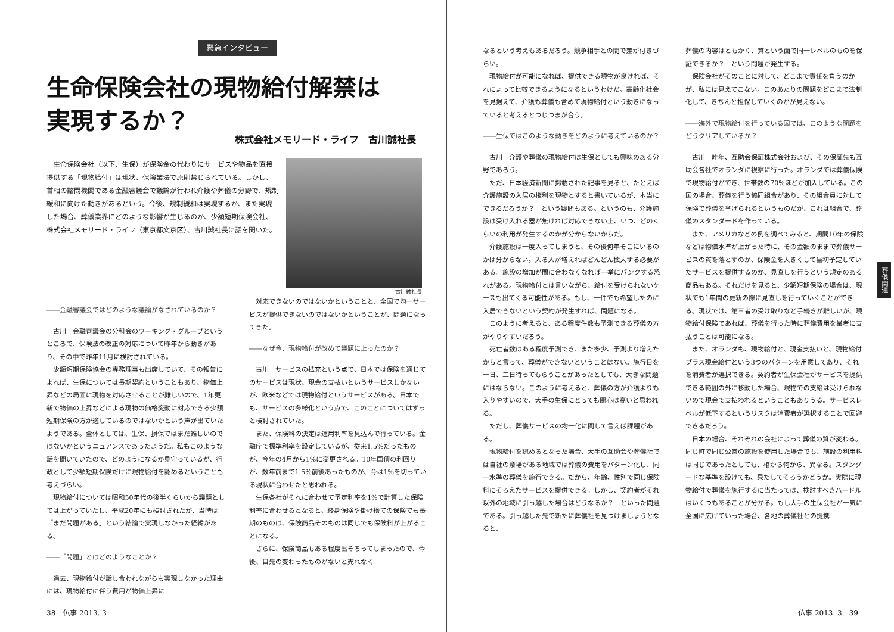緊急インタビュー
生命保険会社の現物給付解禁は
実現するか？
株式会社メモリード・ライフ　古川誠社長
生命保険会社（以下、生保）が保険金の代わりにサービスや物品を直接提供する「現物給付」は現状、保険業法で原則禁じられている。しかし、首相の諮問機関である金融審議会で議論が行われ介護や葬儀の分野で、規制緩和に向けた動きがあるという。今後、規制緩和は実現するか、また実現した場合、葬儀業界にどのような影響が生じるのか、少額短期保険会社、株式会社メモリード・ライフ（東京都文京区）、古川誠社長に話を聞いた。
古川誠社長
――金融審議会ではどのような議論がなされているのか？
古川　金融審議会の分科会のワーキング・グループというところで、保険法の改正の対応について昨年から動きがあり、その中で昨年11月に検討されている。
少額短期保険協会の専務理事も出席していて、その報告によれば、生保については長期契約ということもあり、物価上昇などの局面に現物を対応させることが難しいので、1年更新で物価の上昇などによる現物の価格変動に対応できる少額短期保険の方が適しているのではないかという声が出ていたようである。全体としては、生保、損保ではまだ難しいのではないかというニュアンスであったようだ。私もこのような話を聞いていたので、どのようになるか見守っているが、行政として少額短期保険だけに現物給付を認めるということも考えづらい。
現物給付については昭和50年代の後半くらいから議題としては上がっていたし、平成20年にも検討されたが、当時は「まだ問題がある」という結論で実現しなかった経緯がある。
――「問題」とはどのようなことか？
過去、現物給付が話し合われながらも実現しなかった理由には、現物給付に伴う費用が物価上昇に
対応できないのではないかということと、全国で均一サービスが提供できないのではないかということが、問題になってきた。
――なぜ今、現物給付が改めて議題に上ったのか？
古川　サービスの拡充という点で、日本では保険を通じてのサービスは現状、現金の支払いというサービスしかないが、欧米などでは現物給付というサービスがある。日本でも、サービスの多様化という点で、このことについてはずっと検討されていた。
また、保険料の決定は運用利率を見込んで行っている。金融庁で標準利率を設定しているが、従来1.5%だったものが、今年の4月から1%に変更される。10年国債の利回りが、数年前まで1.5%前後あったものが、今は1%を切っている現状に合わせたと思われる。
生保各社がそれに合わせて予定利率を1%で計算した保険利率に合わせるとなると、終身保険や掛け捨ての保険でも長期のものは、保険商品そのものは同じでも保険料が上がることになる。
さらに、保険商品もある程度出そろってしまったので、今後、目先の変わったものがないと売れなく
38　仏事 2013. 3
なるという考えもあるだろう。競争相手との間で差が付きづらい。
現物給付が可能になれば、提供できる現物が良ければ、それによって比較できるようになるというわけだ。高齢化社会を見据えて、介護も葬儀も含めて現物給付という動きになっていると考えるとつじつまが合う。
――生保ではこのような動きをどのように考えているのか？
古川　介護や葬儀の現物給付は生保としても興味のある分野であろう。
ただ、日本経済新聞に掲載された記事を見ると、たとえば介護施設の入居の権利を現物とすると書いているが、本当にできるだろうか？　という疑問もある。というのも、介護施設は受け入れる器が無ければ対応できない上、いつ、どのくらいの利用が発生するのかが分からないからだ。
介護施設は一度入ってしまうと、その後何年そこにいるのかは分からない。入る人が増えればどんどん拡大する必要がある。施設の増加が間に合わなくなれば一挙にパンクする恐れがある。現物給付とは言いながら、給付を受けられないケースも出てくる可能性がある。もし、一件でも希望したのに入居できないという契約が発生すれば、問題になる。
このように考えると、ある程度件数も予測できる葬儀の方がやりやすいだろう。
死亡者数はある程度予測でき、また多少、予測より増えたからと言って、葬儀ができないということはない。施行日を一日、二日待ってもらうことがあったとしても、大きな問題にはならない。このように考えると、葬儀の方が介護よりも入りやすいので、大手の生保にとっても関心は高いと思われる。
ただし、葬儀サービスの均一化に関して言えば課題がある。
現物給付を認めるとなった場合、大手の互助会や葬儀社では自社の斎場がある地域では葬儀の費用をパターン化し、同一水準の葬儀を施行できる。だから、年齢、性別で同じ保険料にそろえたサービスを提供できる。しかし、契約者がそれ以外の地域に引っ越した場合はどうなるか？　といった問題である。引っ越した先で新たに葬儀社を見つけましょうとなると、
葬儀の内容はともかく、質という面で同一レベルのものを保証できるか？　という問題が発生する。
保険会社がそのことに対して、どこまで責任を負うのかが、私には見えてこない。このあたりの問題をどこまで法制化して、きちんと担保していくのかが見えない。
――海外で現物給付を行っている国では、このような問題をどうクリアしているか？
古川　昨年、互助会保証株式会社および、その保証先も互助会各社でオランダに視察に行った。オランダでは葬儀保険で現物給付ができ、世帯数の70%ほどが加入している。この国の場合、葬儀を行う協同組合があり、その組合員に対して保険で葬儀を挙げられるというものだが、これは組合で、葬儀のスタンダードを作っている。
また、アメリカなどの例を調べてみると、期間10年の保険などは物価水準が上がった時に、その金額のままで葬儀サービスの質を落とすのか、保険金を大きくして当初予定していたサービスを提供するのか、見直しを行うという規定のある商品もある。それだけを見ると、少額短期保険の場合は、現状でも1年間の更新の際に見直しを行っていくことができる。現状では、第三者の受け取りなど手続きが難しいが、現物給付保険であれば、葬儀を行った時に葬儀費用を業者に支払うことは可能になる。
また、オランダも、現物給付と、現金支払いと、現物給付プラス現金給付という3つのパターンを用意してあり、それを消費者が選択できる。契約者が生保会社がサービスを提供できる範囲の外に移動した場合、現物での支給は受けられないので現金で支払われるということもありうる。サービスレベルが低下するというリスクは消費者が選択することで回避できるだろう。
日本の場合、それぞれの会社によって葬儀の質が変わる。同じ町で同じ公営の施設を使用した場合でも、施設の利用料は同じであったとしても、棺から何から、異なる。スタンダードな基準を設けても、果たしてそろうかどうか。実際に現物給付で葬儀を施行するに当たっては、検討すべきハードルはいくつもあることが分かる。もし大手の生保会社が一気に全国に広げていった場合、各地の葬儀社との提携
葬儀関連
仏事 2013. 3　39